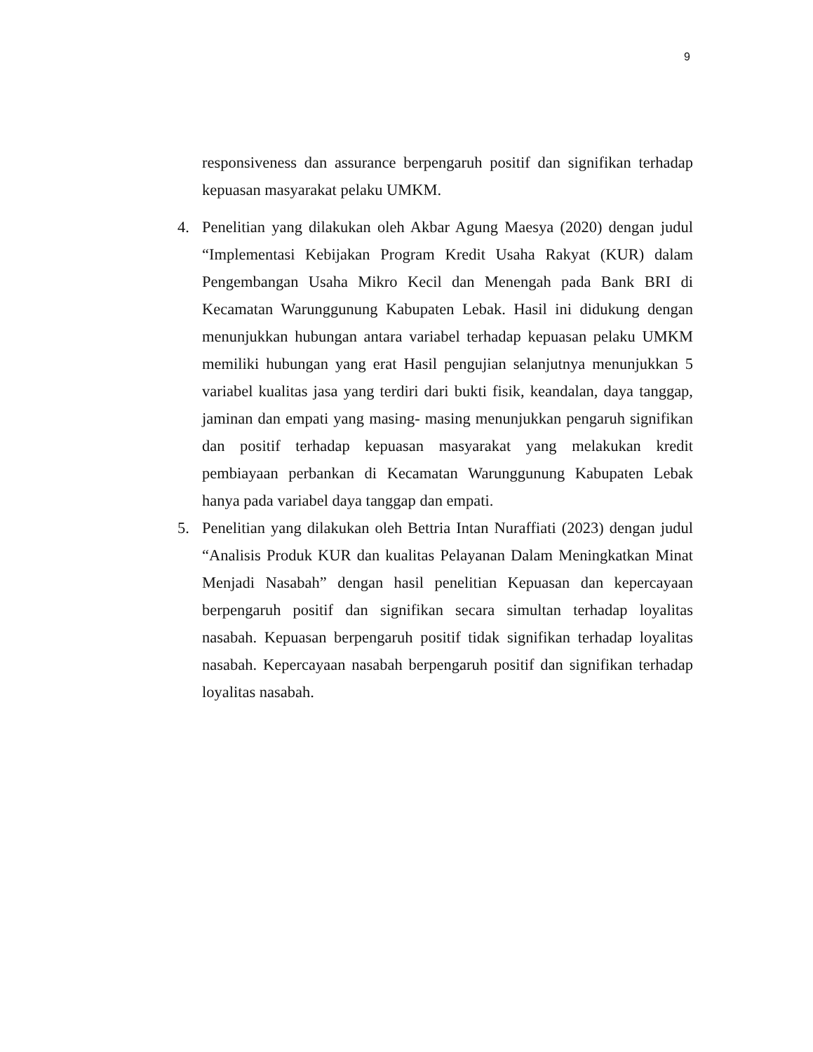9
responsiveness dan assurance berpengaruh positif dan signifikan terhadap kepuasan masyarakat pelaku UMKM.
4. Penelitian yang dilakukan oleh Akbar Agung Maesya (2020) dengan judul “Implementasi Kebijakan Program Kredit Usaha Rakyat (KUR) dalam Pengembangan Usaha Mikro Kecil dan Menengah pada Bank BRI di Kecamatan Warunggunung Kabupaten Lebak. Hasil ini didukung dengan menunjukkan hubungan antara variabel terhadap kepuasan pelaku UMKM memiliki hubungan yang erat Hasil pengujian selanjutnya menunjukkan 5 variabel kualitas jasa yang terdiri dari bukti fisik, keandalan, daya tanggap, jaminan dan empati yang masing- masing menunjukkan pengaruh signifikan dan positif terhadap kepuasan masyarakat yang melakukan kredit pembiayaan perbankan di Kecamatan Warunggunung Kabupaten Lebak hanya pada variabel daya tanggap dan empati.
5. Penelitian yang dilakukan oleh Bettria Intan Nuraffiati (2023) dengan judul “Analisis Produk KUR dan kualitas Pelayanan Dalam Meningkatkan Minat Menjadi Nasabah” dengan hasil penelitian Kepuasan dan kepercayaan berpengaruh positif dan signifikan secara simultan terhadap loyalitas nasabah. Kepuasan berpengaruh positif tidak signifikan terhadap loyalitas nasabah. Kepercayaan nasabah berpengaruh positif dan signifikan terhadap loyalitas nasabah.